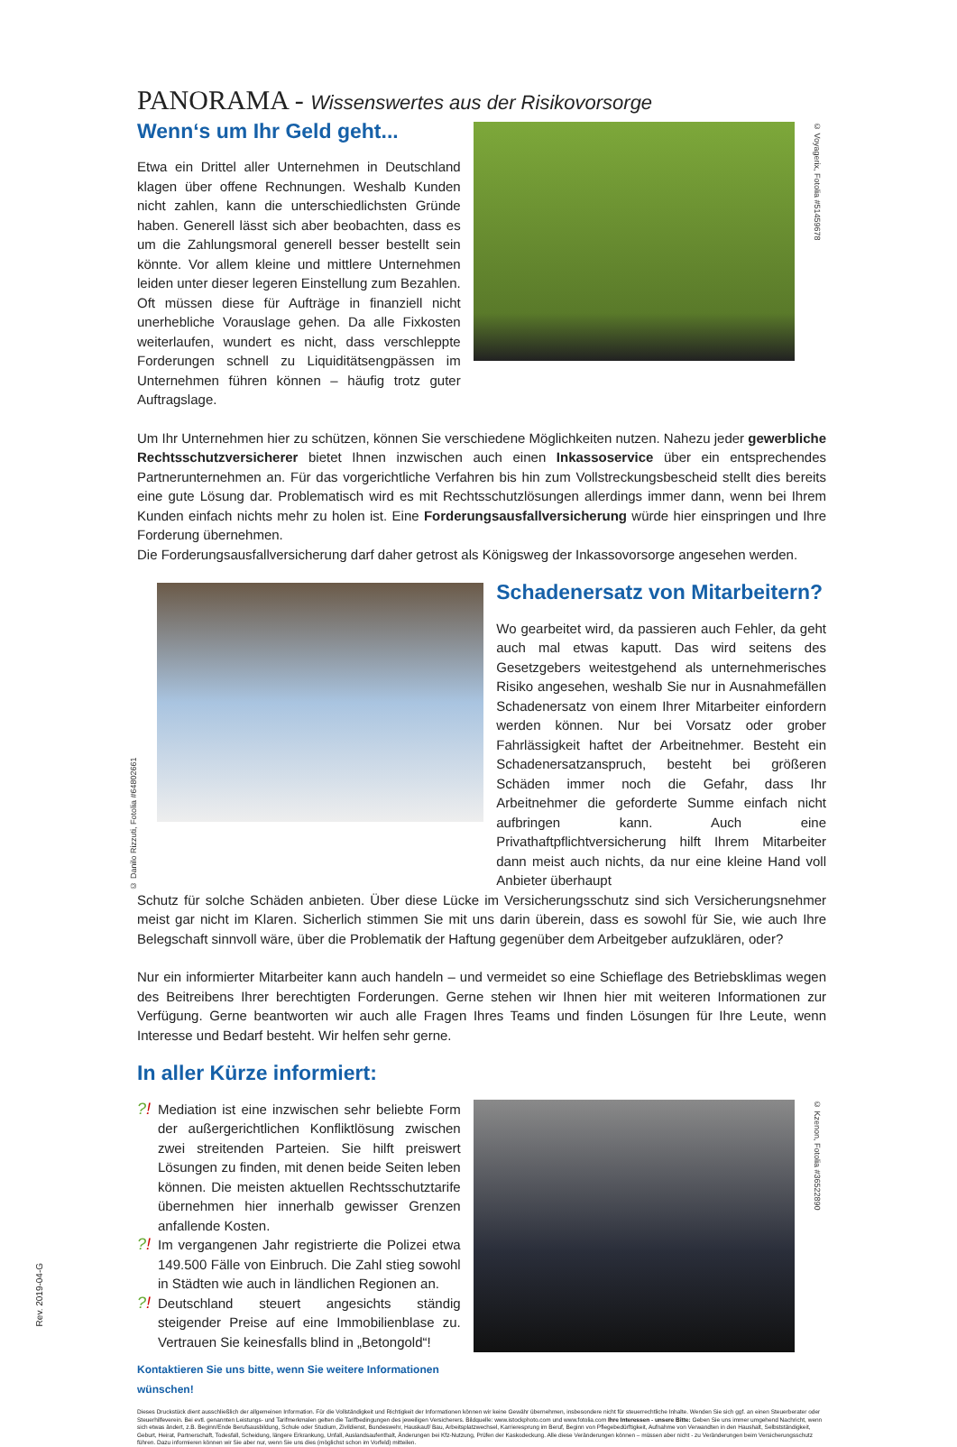PANORAMA - Wissenswertes aus der Risikovorsorge
Wenn‘s um Ihr Geld geht...
Etwa ein Drittel aller Unternehmen in Deutschland klagen über offene Rechnungen. Weshalb Kunden nicht zahlen, kann die unterschiedlichsten Gründe haben. Generell lässt sich aber beobachten, dass es um die Zahlungsmoral generell besser bestellt sein könnte. Vor allem kleine und mittlere Unternehmen leiden unter dieser legeren Einstellung zum Bezahlen. Oft müssen diese für Aufträge in finanziell nicht unerhebliche Vorauslage gehen. Da alle Fixkosten weiterlaufen, wundert es nicht, dass verschleppte Forderungen schnell zu Liquiditätsengpässen im Unternehmen führen können – häufig trotz guter Auftragslage.
© Voyagerix, Fotolia #51459678
Um Ihr Unternehmen hier zu schützen, können Sie verschiedene Möglichkeiten nutzen. Nahezu jeder gewerbliche Rechtsschutzversicherer bietet Ihnen inzwischen auch einen Inkassoservice über ein entsprechendes Partnerunternehmen an. Für das vorgerichtliche Verfahren bis hin zum Vollstreckungsbescheid stellt dies bereits eine gute Lösung dar. Problematisch wird es mit Rechtsschutzlösungen allerdings immer dann, wenn bei Ihrem Kunden einfach nichts mehr zu holen ist. Eine Forderungsausfallversicherung würde hier einspringen und Ihre Forderung übernehmen.
Die Forderungsausfallversicherung darf daher getrost als Königsweg der Inkassovorsorge angesehen werden.
© Danilo Rizzuti, Fotolia #64802661
Schadenersatz von Mitarbeitern?
Wo gearbeitet wird, da passieren auch Fehler, da geht auch mal etwas kaputt. Das wird seitens des Gesetzgebers weitestgehend als unternehmerisches Risiko angesehen, weshalb Sie nur in Ausnahmefällen Schadenersatz von einem Ihrer Mitarbeiter einfordern werden können. Nur bei Vorsatz oder grober Fahrlässigkeit haftet der Arbeitnehmer. Besteht ein Schadenersatzanspruch, besteht bei größeren Schäden immer noch die Gefahr, dass Ihr Arbeitnehmer die geforderte Summe einfach nicht aufbringen kann. Auch eine Privathaftpflichtversicherung hilft Ihrem Mitarbeiter dann meist auch nichts, da nur eine kleine Hand voll Anbieter überhaupt
Schutz für solche Schäden anbieten. Über diese Lücke im Versicherungsschutz sind sich Versicherungsnehmer meist gar nicht im Klaren. Sicherlich stimmen Sie mit uns darin überein, dass es sowohl für Sie, wie auch Ihre Belegschaft sinnvoll wäre, über die Problematik der Haftung gegenüber dem Arbeitgeber aufzuklären, oder?
Nur ein informierter Mitarbeiter kann auch handeln – und vermeidet so eine Schieflage des Betriebsklimas wegen des Beitreibens Ihrer berechtigten Forderungen. Gerne stehen wir Ihnen hier mit weiteren Informationen zur Verfügung. Gerne beantworten wir auch alle Fragen Ihres Teams und finden Lösungen für Ihre Leute, wenn Interesse und Bedarf besteht. Wir helfen sehr gerne.
In aller Kürze informiert:
?!
Mediation ist eine inzwischen sehr beliebte Form der außergerichtlichen Konfliktlösung zwischen zwei streitenden Parteien. Sie hilft preiswert Lösungen zu finden, mit denen beide Seiten leben können. Die meisten aktuellen Rechtsschutztarife übernehmen hier innerhalb gewisser Grenzen anfallende Kosten.
?!
Im vergangenen Jahr registrierte die Polizei etwa 149.500 Fälle von Einbruch. Die Zahl stieg sowohl in Städten wie auch in ländlichen Regionen an.
?!
Deutschland steuert angesichts ständig steigender Preise auf eine Immobilienblase zu. Vertrauen Sie keinesfalls blind in „Betongold“!
Kontaktieren Sie uns bitte, wenn Sie weitere Informationen wünschen!
© Kzenon, Fotolia #36522890
Dieses Druckstück dient ausschließlich der allgemeinen Information. Für die Vollständigkeit und Richtigkeit der Informationen können wir keine Gewähr übernehmen, insbesondere nicht für steuerrechtliche Inhalte. Wenden Sie sich ggf. an einen Steuerberater oder Steuerhilfeverein. Bei evtl. genannten Leistungs- und Tarifmerkmalen gelten die Tarifbedingungen des jeweiligen Versicherers. Bildquelle: www.istockphoto.com und www.fotolia.com Ihre Interessen - unsere Bitte: Geben Sie uns immer umgehend Nachricht, wenn sich etwas ändert, z.B. Beginn/Ende Berufsausbildung, Schule oder Studium, Zivildienst, Bundeswehr, Hauskauf/ Bau, Arbeitsplatzwechsel, Karrieresprung im Beruf, Beginn von Pflegebedürftigkeit, Aufnahme von Verwandten in den Haushalt, Selbstständigkeit, Geburt, Heirat, Partnerschaft, Todesfall, Scheidung, längere Erkrankung, Unfall, Auslandsaufenthalt, Änderungen bei Kfz-Nutzung, Prüfen der Kaskodeckung. Alle diese Veränderungen können – müssen aber nicht - zu Veränderungen beim Versicherungsschutz führen. Dazu informieren können wir Sie aber nur, wenn Sie uns dies (möglichst schon im Vorfeld) mitteilen.
Rev. 2019-04-G